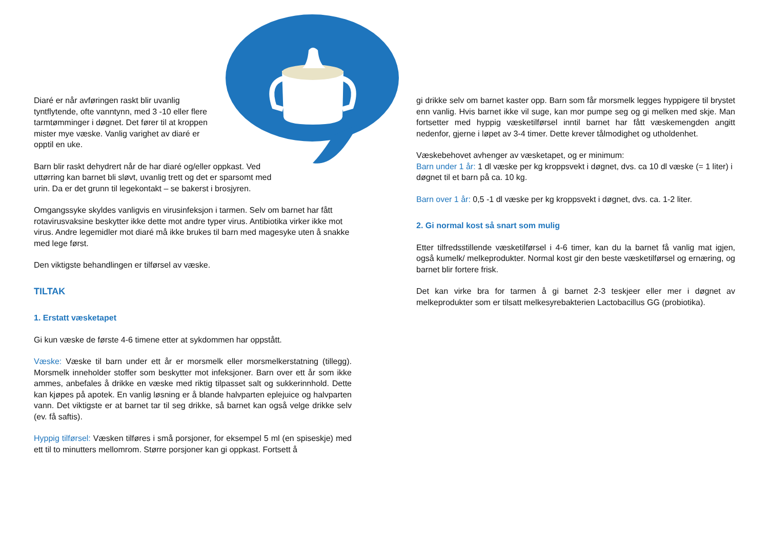Diaré er når avføringen raskt blir uvanlig
tyntflytende, ofte vanntynn, med 3 -10 eller flere
tarmtømminger i døgnet. Det fører til at kroppen
mister mye væske. Vanlig varighet av diaré er
opptil en uke.
Barn blir raskt dehydrert når de har diaré og/eller oppkast. Ved
uttørring kan barnet bli sløvt, uvanlig trett og det er sparsomt med
urin. Da er det grunn til legekontakt – se bakerst i brosjyren.
Omgangssyke skyldes vanligvis en virusinfeksjon i tarmen. Selv om barnet har fått rotavirusvaksine beskytter ikke dette mot andre typer virus. Antibiotika virker ikke mot virus. Andre legemidler mot diaré må ikke brukes til barn med magesyke uten å snakke med lege først.
Den viktigste behandlingen er tilførsel av væske.
TILTAK
1. Erstatt væsketapet
Gi kun væske de første 4-6 timene etter at sykdommen har oppstått.
Væske: Væske til barn under ett år er morsmelk eller morsmelkerstatning (tillegg). Morsmelk inneholder stoffer som beskytter mot infeksjoner. Barn over ett år som ikke ammes, anbefales å drikke en væske med riktig tilpasset salt og sukkerinnhold. Dette kan kjøpes på apotek. En vanlig løsning er å blande halvparten eplejuice og halvparten vann. Det viktigste er at barnet tar til seg drikke, så barnet kan også velge drikke selv (ev. få saftis).
Hyppig tilførsel: Væsken tilføres i små porsjoner, for eksempel 5 ml (en spiseskje) med ett til to minutters mellomrom. Større porsjoner kan gi oppkast. Fortsett å
gi drikke selv om barnet kaster opp. Barn som får morsmelk legges hyppigere til brystet enn vanlig. Hvis barnet ikke vil suge, kan mor pumpe seg og gi melken med skje. Man fortsetter med hyppig væsketilførsel inntil barnet har fått væskemengden angitt nedenfor, gjerne i løpet av 3-4 timer. Dette krever tålmodighet og utholdenhet.
Væskebehovet avhenger av væsketapet, og er minimum:
Barn under 1 år: 1 dl væske per kg kroppsvekt i døgnet, dvs. ca 10 dl væske (= 1 liter) i døgnet til et barn på ca. 10 kg.
Barn over 1 år: 0,5 -1 dl væske per kg kroppsvekt i døgnet, dvs. ca. 1-2 liter.
2. Gi normal kost så snart som mulig
Etter tilfredsstillende væsketilførsel i 4-6 timer, kan du la barnet få vanlig mat igjen, også kumelk/ melkeprodukter. Normal kost gir den beste væsketilførsel og ernæring, og barnet blir fortere frisk.
Det kan virke bra for tarmen å gi barnet 2-3 teskjeer eller mer i døgnet av melkeprodukter som er tilsatt melkesyrebakterien Lactobacillus GG (probiotika).